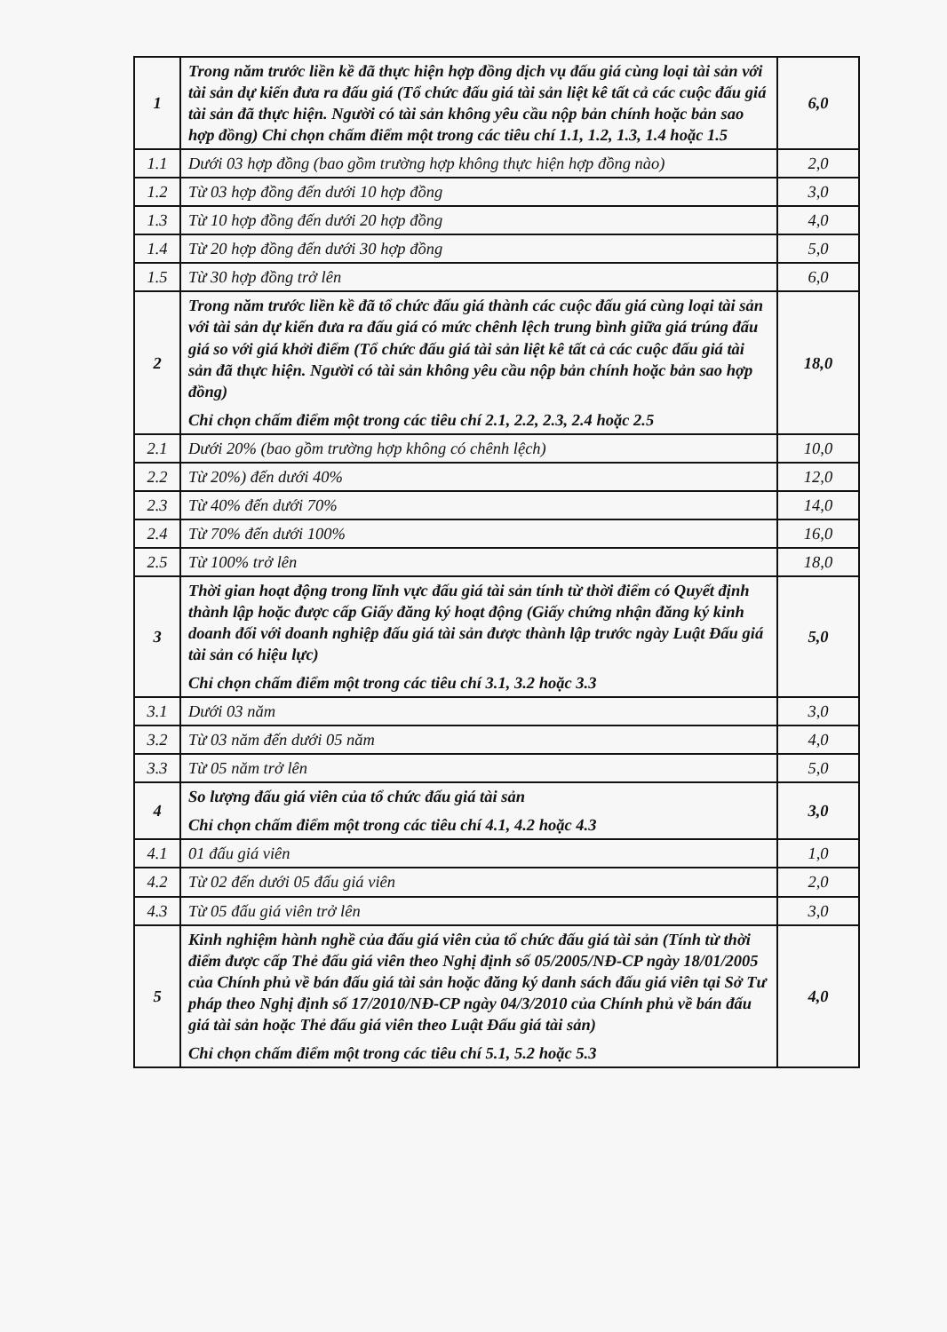| 1 | Trong năm trước liền kề đã thực hiện hợp đồng dịch vụ đấu giá cùng loại tài sản với tài sản dự kiến đưa ra đấu giá (Tổ chức đấu giá tài sản liệt kê tất cả các cuộc đấu giá tài sản đã thực hiện. Người có tài sản không yêu cầu nộp bản chính hoặc bản sao hợp đồng) Chỉ chọn chấm điểm một trong các tiêu chí 1.1, 1.2, 1.3, 1.4 hoặc 1.5 | 6,0 |
| 1.1 | Dưới 03 hợp đồng (bao gồm trường hợp không thực hiện hợp đồng nào) | 2,0 |
| 1.2 | Từ 03 hợp đồng đến dưới 10 hợp đồng | 3,0 |
| 1.3 | Từ 10 hợp đồng đến dưới 20 hợp đồng | 4,0 |
| 1.4 | Từ 20 hợp đồng đến dưới 30 hợp đồng | 5,0 |
| 1.5 | Từ 30 hợp đồng trở lên | 6,0 |
| 2 | Trong năm trước liền kề đã tổ chức đấu giá thành các cuộc đấu giá cùng loại tài sản với tài sản dự kiến đưa ra đấu giá có mức chênh lệch trung bình giữa giá trúng đấu giá so với giá khởi điểm (Tổ chức đấu giá tài sản liệt kê tất cả các cuộc đấu giá tài sản đã thực hiện. Người có tài sản không yêu cầu nộp bản chính hoặc bản sao hợp đồng) Chỉ chọn chấm điểm một trong các tiêu chí 2.1, 2.2, 2.3, 2.4 hoặc 2.5 | 18,0 |
| 2.1 | Dưới 20% (bao gồm trường hợp không có chênh lệch) | 10,0 |
| 2.2 | Từ 20%) đến dưới 40% | 12,0 |
| 2.3 | Từ 40% đến dưới 70% | 14,0 |
| 2.4 | Từ 70% đến dưới 100% | 16,0 |
| 2.5 | Từ 100% trở lên | 18,0 |
| 3 | Thời gian hoạt động trong lĩnh vực đấu giá tài sản tính từ thời điểm có Quyết định thành lập hoặc được cấp Giấy đăng ký hoạt động (Giấy chứng nhận đăng ký kinh doanh đối với doanh nghiệp đấu giá tài sản được thành lập trước ngày Luật Đấu giá tài sản có hiệu lực) Chỉ chọn chấm điểm một trong các tiêu chí 3.1, 3.2 hoặc 3.3 | 5,0 |
| 3.1 | Dưới 03 năm | 3,0 |
| 3.2 | Từ 03 năm đến dưới 05 năm | 4,0 |
| 3.3 | Từ 05 năm trở lên | 5,0 |
| 4 | So lượng đấu giá viên của tổ chức đấu giá tài sản Chỉ chọn chấm điểm một trong các tiêu chí 4.1, 4.2 hoặc 4.3 | 3,0 |
| 4.1 | 01 đấu giá viên | 1,0 |
| 4.2 | Từ 02 đến dưới 05 đấu giá viên | 2,0 |
| 4.3 | Từ 05 đấu giá viên trở lên | 3,0 |
| 5 | Kinh nghiệm hành nghề của đấu giá viên của tổ chức đấu giá tài sản (Tính từ thời điểm được cấp Thẻ đấu giá viên theo Nghị định số 05/2005/NĐ-CP ngày 18/01/2005 của Chính phủ về bán đấu giá tài sản hoặc đăng ký danh sách đấu giá viên tại Sở Tư pháp theo Nghị định số 17/2010/NĐ-CP ngày 04/3/2010 của Chính phủ về bán đấu giá tài sản hoặc Thẻ đấu giá viên theo Luật Đấu giá tài sản) Chỉ chọn chấm điểm một trong các tiêu chí 5.1, 5.2 hoặc 5.3 | 4,0 |